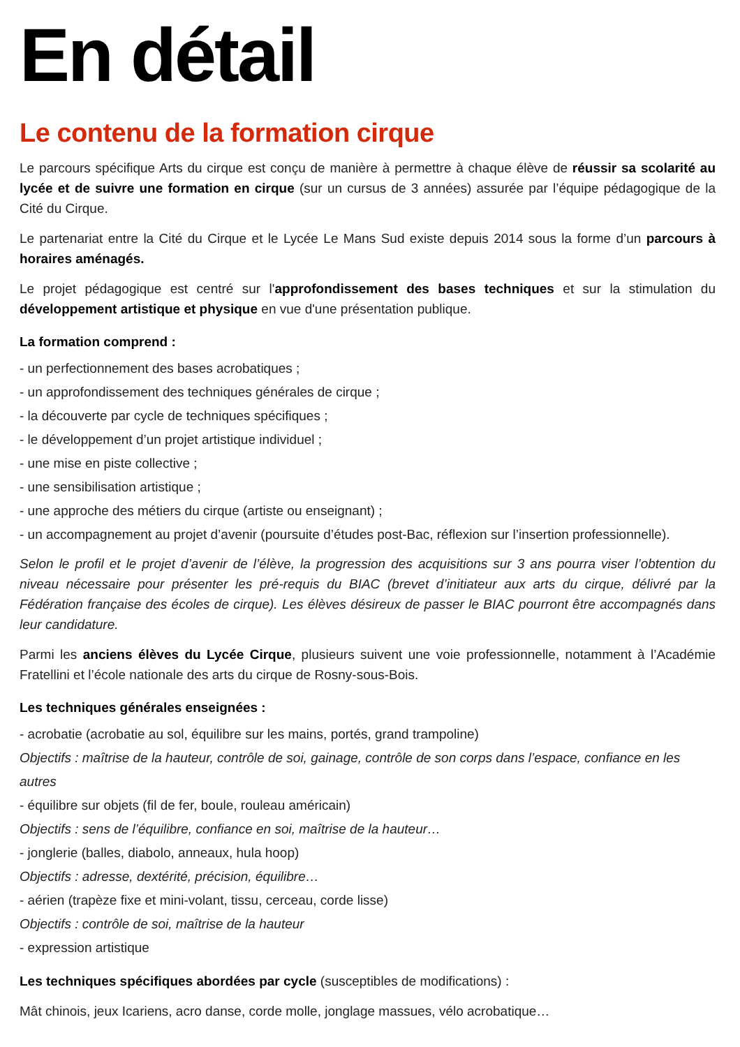En détail
Le contenu de la formation cirque
Le parcours spécifique Arts du cirque est conçu de manière à permettre à chaque élève de réussir sa scolarité au lycée et de suivre une formation en cirque (sur un cursus de 3 années) assurée par l’équipe pédagogique de la Cité du Cirque.
Le partenariat entre la Cité du Cirque et le Lycée Le Mans Sud existe depuis 2014 sous la forme d’un parcours à horaires aménagés.
Le projet pédagogique est centré sur l'approfondissement des bases techniques et sur la stimulation du développement artistique et physique en vue d'une présentation publique.
La formation comprend :
- un perfectionnement des bases acrobatiques ;
- un approfondissement des techniques générales de cirque ;
- la découverte par cycle de techniques spécifiques ;
- le développement d’un projet artistique individuel ;
- une mise en piste collective ;
- une sensibilisation artistique ;
- une approche des métiers du cirque (artiste ou enseignant) ;
- un accompagnement au projet d’avenir (poursuite d’études post-Bac, réflexion sur l’insertion professionnelle).
Selon le profil et le projet d’avenir de l’élève, la progression des acquisitions sur 3 ans pourra viser l’obtention du niveau nécessaire pour présenter les pré-requis du BIAC (brevet d’initiateur aux arts du cirque, délivré par la Fédération française des écoles de cirque). Les élèves désireux de passer le BIAC pourront être accompagnés dans leur candidature.
Parmi les anciens élèves du Lycée Cirque, plusieurs suivent une voie professionnelle, notamment à l’Académie Fratellini et l’école nationale des arts du cirque de Rosny-sous-Bois.
Les techniques générales enseignées :
- acrobatie (acrobatie au sol, équilibre sur les mains, portés, grand trampoline)
Objectifs : maîtrise de la hauteur, contrôle de soi, gainage, contrôle de son corps dans l’espace, confiance en les autres
- équilibre sur objets (fil de fer, boule, rouleau américain)
Objectifs : sens de l’équilibre, confiance en soi, maîtrise de la hauteur…
- jonglerie (balles, diabolo, anneaux, hula hoop)
Objectifs : adresse, dextérité, précision, équilibre…
- aérien (trapèze fixe et mini-volant, tissu, cerceau, corde lisse)
Objectifs : contrôle de soi, maîtrise de la hauteur
- expression artistique
Les techniques spécifiques abordées par cycle (susceptibles de modifications) :
Mât chinois, jeux Icariens, acro danse, corde molle, jonglage massues, vélo acrobatique…